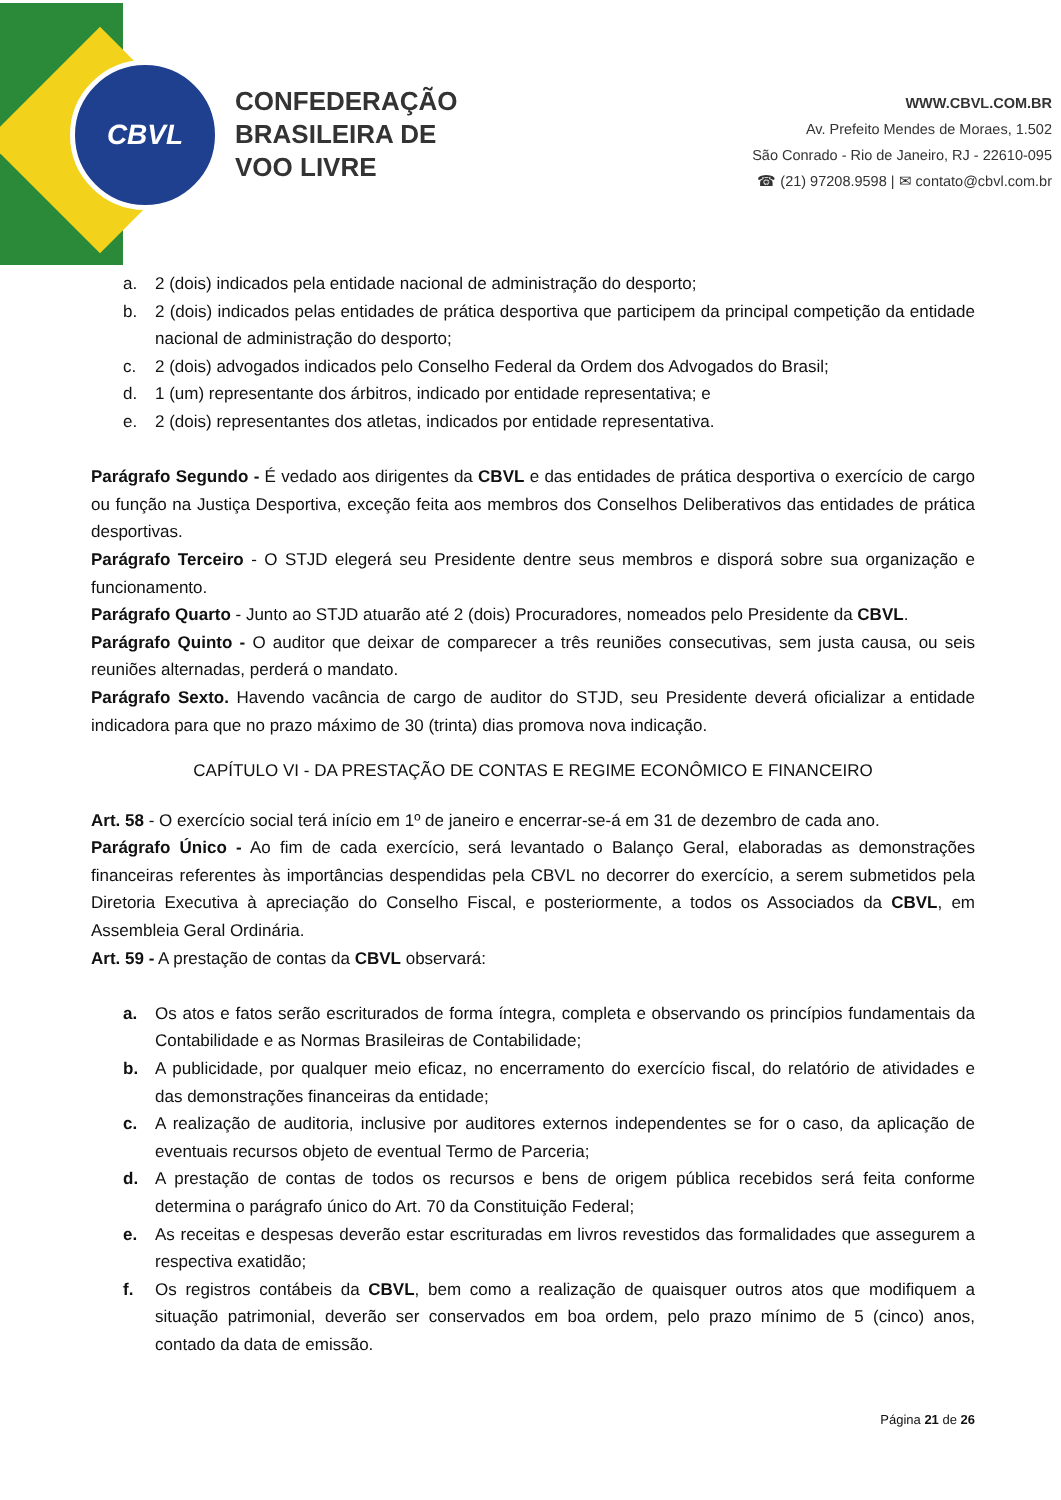CBVL
CONFEDERAÇÃO
BRASILEIRA DE
VOO LIVRE
WWW.CBVL.COM.BR
Av. Prefeito Mendes de Moraes, 1.502
São Conrado - Rio de Janeiro, RJ - 22610-095
☎ (21) 97208.9598 | ✉ contato@cbvl.com.br
a. 2 (dois) indicados pela entidade nacional de administração do desporto;
b. 2 (dois) indicados pelas entidades de prática desportiva que participem da principal competição da entidade nacional de administração do desporto;
c. 2 (dois) advogados indicados pelo Conselho Federal da Ordem dos Advogados do Brasil;
d. 1 (um) representante dos árbitros, indicado por entidade representativa; e
e. 2 (dois) representantes dos atletas, indicados por entidade representativa.
Parágrafo Segundo - É vedado aos dirigentes da CBVL e das entidades de prática desportiva o exercício de cargo ou função na Justiça Desportiva, exceção feita aos membros dos Conselhos Deliberativos das entidades de prática desportivas.
Parágrafo Terceiro - O STJD elegerá seu Presidente dentre seus membros e disporá sobre sua organização e funcionamento.
Parágrafo Quarto - Junto ao STJD atuarão até 2 (dois) Procuradores, nomeados pelo Presidente da CBVL.
Parágrafo Quinto - O auditor que deixar de comparecer a três reuniões consecutivas, sem justa causa, ou seis reuniões alternadas, perderá o mandato.
Parágrafo Sexto. Havendo vacância de cargo de auditor do STJD, seu Presidente deverá oficializar a entidade indicadora para que no prazo máximo de 30 (trinta) dias promova nova indicação.
CAPÍTULO VI - DA PRESTAÇÃO DE CONTAS E REGIME ECONÔMICO E FINANCEIRO
Art. 58 - O exercício social terá início em 1º de janeiro e encerrar-se-á em 31 de dezembro de cada ano.
Parágrafo Único - Ao fim de cada exercício, será levantado o Balanço Geral, elaboradas as demonstrações financeiras referentes às importâncias despendidas pela CBVL no decorrer do exercício, a serem submetidos pela Diretoria Executiva à apreciação do Conselho Fiscal, e posteriormente, a todos os Associados da CBVL, em Assembleia Geral Ordinária.
Art. 59 - A prestação de contas da CBVL observará:
a. Os atos e fatos serão escriturados de forma íntegra, completa e observando os princípios fundamentais da Contabilidade e as Normas Brasileiras de Contabilidade;
b. A publicidade, por qualquer meio eficaz, no encerramento do exercício fiscal, do relatório de atividades e das demonstrações financeiras da entidade;
c. A realização de auditoria, inclusive por auditores externos independentes se for o caso, da aplicação de eventuais recursos objeto de eventual Termo de Parceria;
d. A prestação de contas de todos os recursos e bens de origem pública recebidos será feita conforme determina o parágrafo único do Art. 70 da Constituição Federal;
e. As receitas e despesas deverão estar escrituradas em livros revestidos das formalidades que assegurem a respectiva exatidão;
f. Os registros contábeis da CBVL, bem como a realização de quaisquer outros atos que modifiquem a situação patrimonial, deverão ser conservados em boa ordem, pelo prazo mínimo de 5 (cinco) anos, contado da data de emissão.
Página 21 de 26